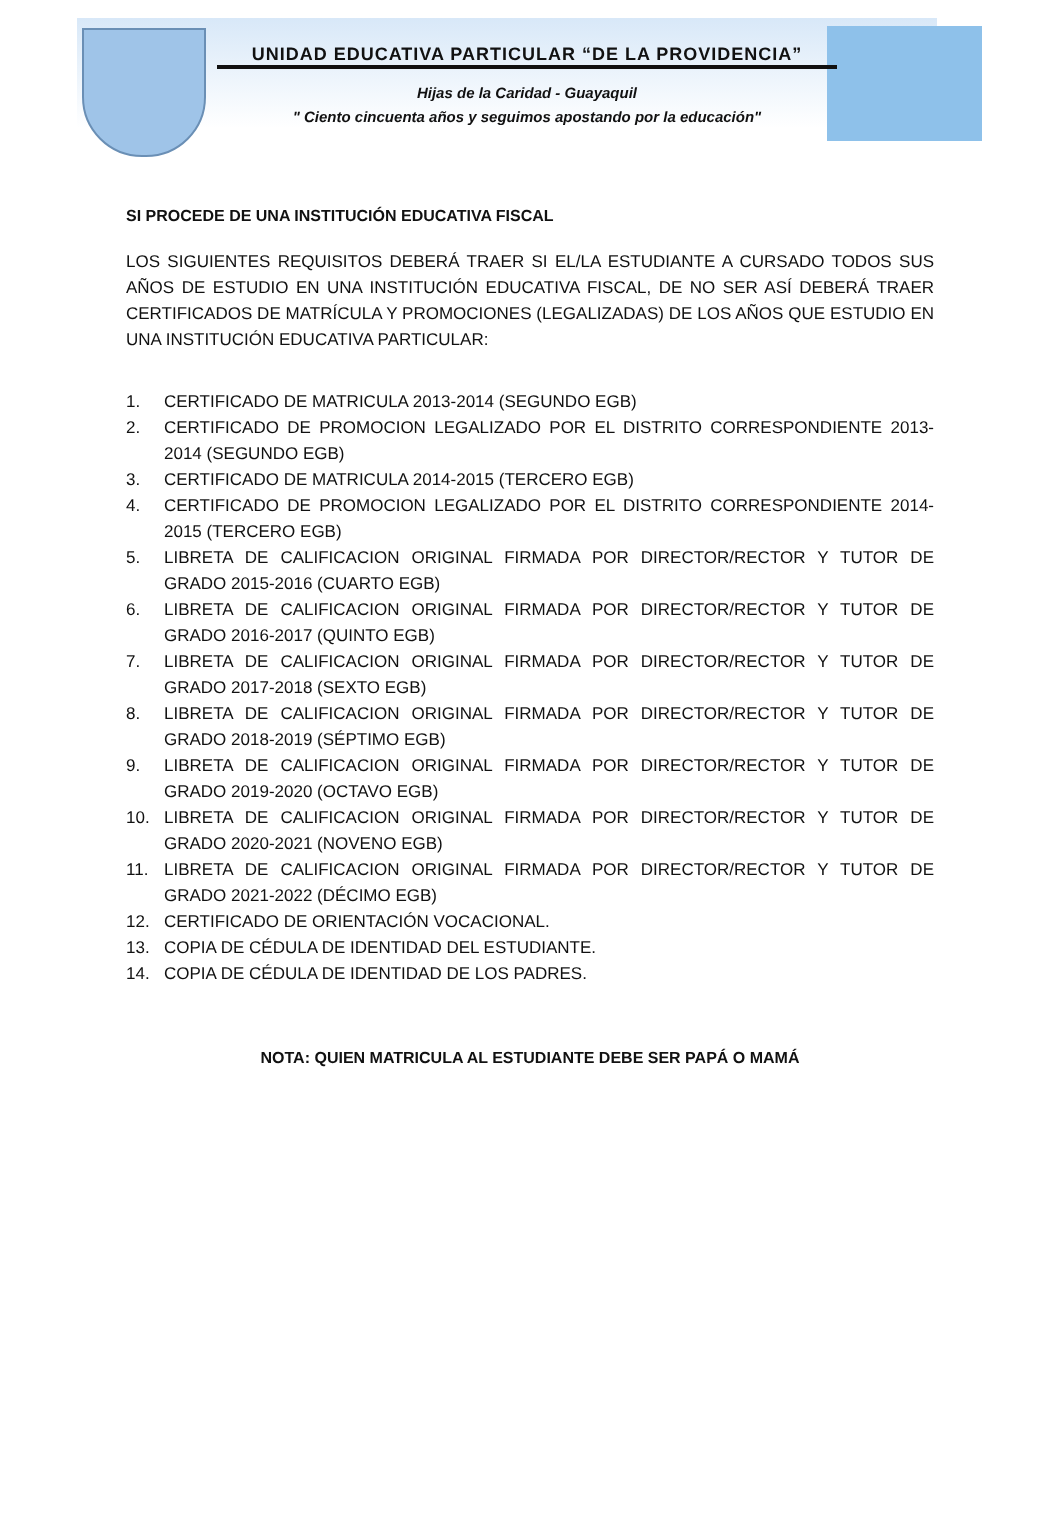UNIDAD EDUCATIVA PARTICULAR “DE LA PROVIDENCIA”
Hijas de la Caridad - Guayaquil
" Ciento cincuenta años y seguimos apostando por la educación"
SI PROCEDE DE UNA INSTITUCIÓN EDUCATIVA FISCAL
LOS SIGUIENTES REQUISITOS DEBERÁ TRAER SI EL/LA ESTUDIANTE A CURSADO TODOS SUS AÑOS DE ESTUDIO EN UNA INSTITUCIÓN EDUCATIVA FISCAL, DE NO SER ASÍ DEBERÁ TRAER CERTIFICADOS DE MATRÍCULA Y PROMOCIONES (LEGALIZADAS) DE LOS AÑOS QUE ESTUDIO EN UNA INSTITUCIÓN EDUCATIVA PARTICULAR:
1. CERTIFICADO DE MATRICULA 2013-2014 (SEGUNDO EGB)
2. CERTIFICADO DE PROMOCION LEGALIZADO POR EL DISTRITO CORRESPONDIENTE 2013-2014 (SEGUNDO EGB)
3. CERTIFICADO DE MATRICULA 2014-2015 (TERCERO EGB)
4. CERTIFICADO DE PROMOCION LEGALIZADO POR EL DISTRITO CORRESPONDIENTE 2014-2015 (TERCERO EGB)
5. LIBRETA DE CALIFICACION ORIGINAL FIRMADA POR DIRECTOR/RECTOR Y TUTOR DE GRADO 2015-2016 (CUARTO EGB)
6. LIBRETA DE CALIFICACION ORIGINAL FIRMADA POR DIRECTOR/RECTOR Y TUTOR DE GRADO 2016-2017 (QUINTO EGB)
7. LIBRETA DE CALIFICACION ORIGINAL FIRMADA POR DIRECTOR/RECTOR Y TUTOR DE GRADO 2017-2018 (SEXTO EGB)
8. LIBRETA DE CALIFICACION ORIGINAL FIRMADA POR DIRECTOR/RECTOR Y TUTOR DE GRADO 2018-2019 (SÉPTIMO EGB)
9. LIBRETA DE CALIFICACION ORIGINAL FIRMADA POR DIRECTOR/RECTOR Y TUTOR DE GRADO 2019-2020 (OCTAVO EGB)
10. LIBRETA DE CALIFICACION ORIGINAL FIRMADA POR DIRECTOR/RECTOR Y TUTOR DE GRADO 2020-2021 (NOVENO EGB)
11. LIBRETA DE CALIFICACION ORIGINAL FIRMADA POR DIRECTOR/RECTOR Y TUTOR DE GRADO 2021-2022 (DÉCIMO EGB)
12. CERTIFICADO DE ORIENTACIÓN VOCACIONAL.
13. COPIA DE CÉDULA DE IDENTIDAD DEL ESTUDIANTE.
14. COPIA DE CÉDULA DE IDENTIDAD DE LOS PADRES.
NOTA: QUIEN MATRICULA AL ESTUDIANTE DEBE SER PAPÁ O MAMÁ